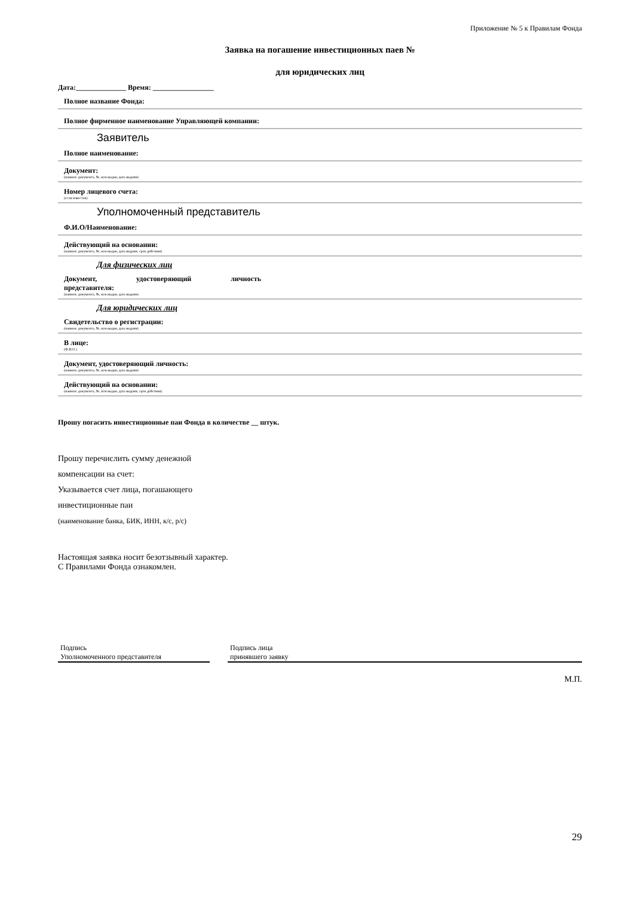Приложение № 5 к Правилам Фонда
Заявка на погашение инвестиционных паев №
для юридических лиц
Дата:______________ Время: _________________
Полное название Фонда:
Полное фирменное наименование Управляющей компании:
Заявитель
Полное наименование:
Документ:
(наимен. документа, №, кем выдан, дата выдачи)
Номер лицевого счета:
(если известен)
Уполномоченный представитель
Ф.И.О/Наименование:
Действующий на основании:
(наимен. документа, №, кем выдан, дата выдачи, срок действия)
Для физических лиц
Документ, удостоверяющий личность
представителя:
(наимен. документа, №, кем выдан, дата выдачи)
Для юридических лиц
Свидетельство о регистрации:
(наимен. документа, №, кем выдан, дата выдачи)
В лице:
(Ф.И.О.)
Документ, удостоверяющий личность:
(наимен. документа, №, кем выдан, дата выдачи)
Действующий на основании:
(наимен. документа, №, кем выдан, дата выдачи, срок действия)
Прошу погасить инвестиционные паи Фонда в количестве __ штук.
Прошу перечислить сумму денежной
компенсации на счет:
Указывается счет лица, погашающего
инвестиционные паи
(наименование банка, БИК, ИНН, к/с, р/с)
Настоящая заявка носит безотзывный характер.
С Правилами Фонда ознакомлен.
Подпись
Уполномоченного представителя
Подпись лица
принявшего заявку
М.П.
29